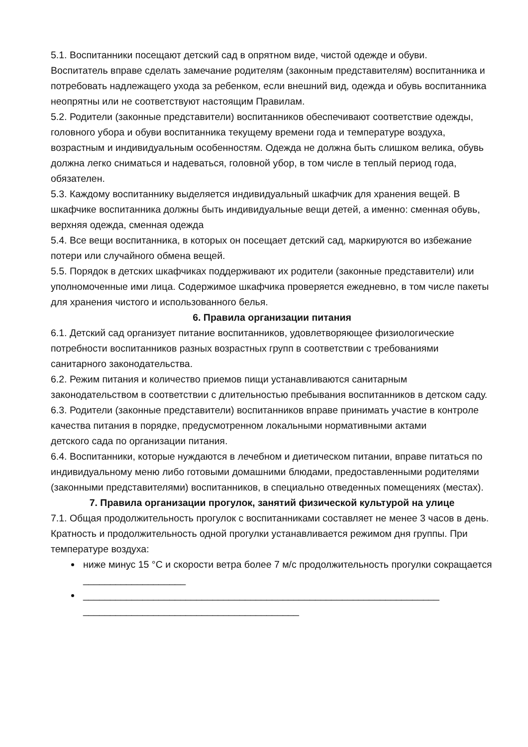5.1. Воспитанники посещают детский сад в опрятном виде, чистой одежде и обуви.
Воспитатель вправе сделать замечание родителям (законным представителям) воспитанника и потребовать надлежащего ухода за ребенком, если внешний вид, одежда и обувь воспитанника неопрятны или не соответствуют настоящим Правилам.
5.2. Родители (законные представители) воспитанников обеспечивают соответствие одежды, головного убора и обуви воспитанника текущему времени года и температуре воздуха, возрастным и индивидуальным особенностям. Одежда не должна быть слишком велика, обувь должна легко сниматься и надеваться, головной убор, в том числе в теплый период года, обязателен.
5.3. Каждому воспитаннику выделяется индивидуальный шкафчик для хранения вещей. В шкафчике воспитанника должны быть индивидуальные вещи детей, а именно: сменная обувь, верхняя одежда, сменная одежда
5.4. Все вещи воспитанника, в которых он посещает детский сад, маркируются во избежание
потери или случайного обмена вещей.
5.5. Порядок в детских шкафчиках поддерживают их родители (законные представители) или уполномоченные ими лица. Содержимое шкафчика проверяется ежедневно, в том числе пакеты для хранения чистого и использованного белья.
6. Правила организации питания
6.1. Детский сад организует питание воспитанников, удовлетворяющее физиологические потребности воспитанников разных возрастных групп в соответствии с требованиями санитарного законодательства.
6.2. Режим питания и количество приемов пищи устанавливаются санитарным законодательством в соответствии с длительностью пребывания воспитанников в детском саду.
6.3. Родители (законные представители) воспитанников вправе принимать участие в контроле качества питания в порядке, предусмотренном локальными нормативными актами
детского сада по организации питания.
6.4. Воспитанники, которые нуждаются в лечебном и диетическом питании, вправе питаться по индивидуальному меню либо готовыми домашними блюдами, предоставленными родителями (законными представителями) воспитанников, в специально отведенных помещениях (местах).
7. Правила организации прогулок, занятий физической культурой на улице
7.1. Общая продолжительность прогулок с воспитанниками составляет не менее 3 часов в день. Кратность и продолжительность одной прогулки устанавливается режимом дня группы. При температуре воздуха:
ниже минус 15 °С и скорости ветра более 7 м/с продолжительность прогулки сокращается ___________________
__________________________________________________________________ ________________________________________